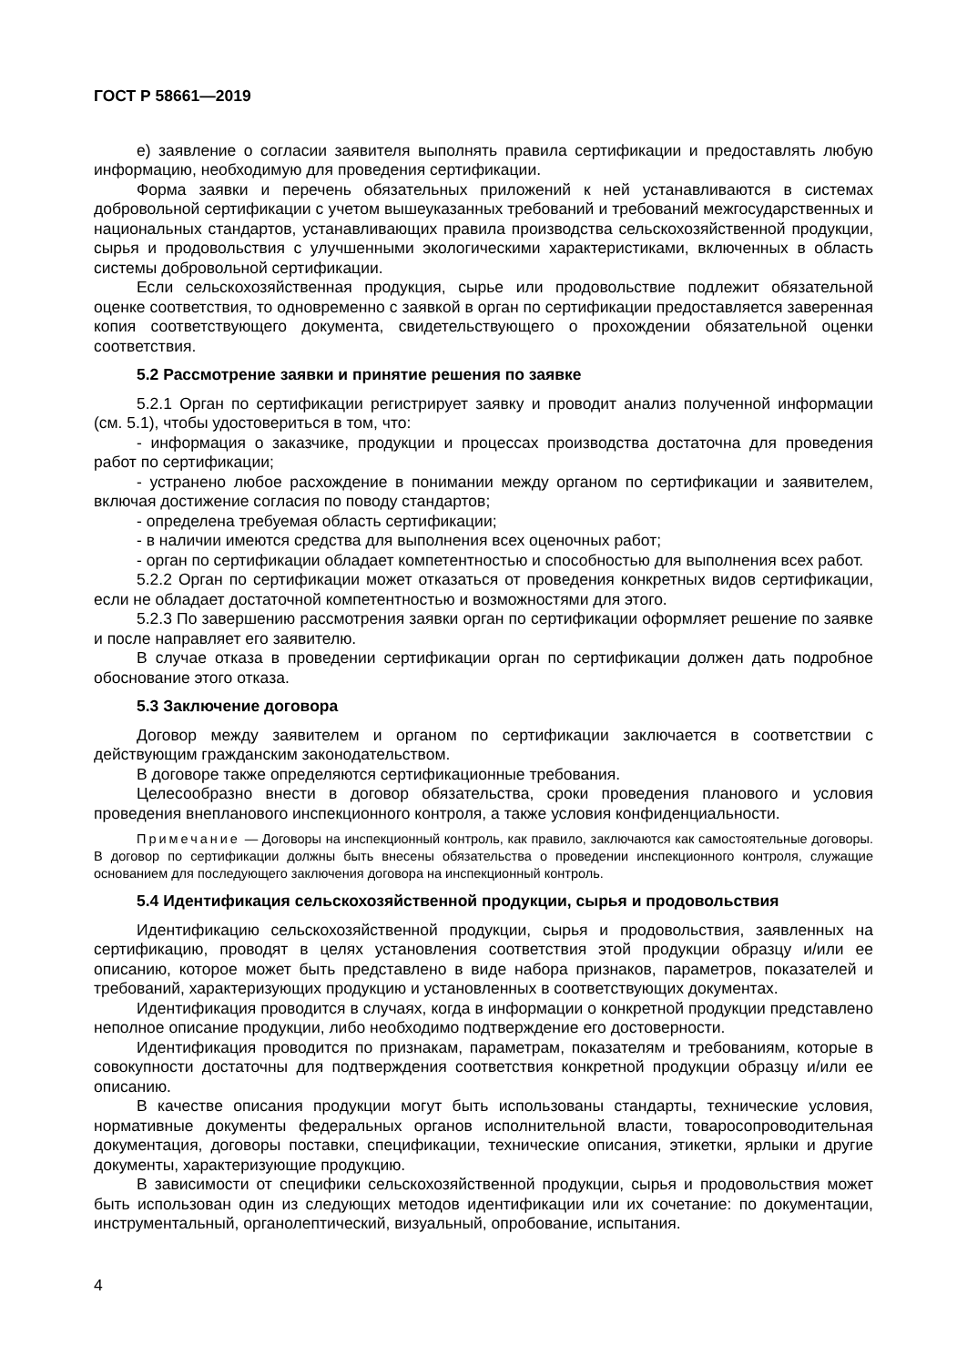ГОСТ Р 58661—2019
е) заявление о согласии заявителя выполнять правила сертификации и предоставлять любую информацию, необходимую для проведения сертификации.
Форма заявки и перечень обязательных приложений к ней устанавливаются в системах добровольной сертификации с учетом вышеуказанных требований и требований межгосударственных и национальных стандартов, устанавливающих правила производства сельскохозяйственной продукции, сырья и продовольствия с улучшенными экологическими характеристиками, включенных в область системы добровольной сертификации.
Если сельскохозяйственная продукция, сырье или продовольствие подлежит обязательной оценке соответствия, то одновременно с заявкой в орган по сертификации предоставляется заверенная копия соответствующего документа, свидетельствующего о прохождении обязательной оценки соответствия.
5.2 Рассмотрение заявки и принятие решения по заявке
5.2.1 Орган по сертификации регистрирует заявку и проводит анализ полученной информации (см. 5.1), чтобы удостовериться в том, что:
- информация о заказчике, продукции и процессах производства достаточна для проведения работ по сертификации;
- устранено любое расхождение в понимании между органом по сертификации и заявителем, включая достижение согласия по поводу стандартов;
- определена требуемая область сертификации;
- в наличии имеются средства для выполнения всех оценочных работ;
- орган по сертификации обладает компетентностью и способностью для выполнения всех работ.
5.2.2 Орган по сертификации может отказаться от проведения конкретных видов сертификации, если не обладает достаточной компетентностью и возможностями для этого.
5.2.3 По завершению рассмотрения заявки орган по сертификации оформляет решение по заявке и после направляет его заявителю.
В случае отказа в проведении сертификации орган по сертификации должен дать подробное обоснование этого отказа.
5.3 Заключение договора
Договор между заявителем и органом по сертификации заключается в соответствии с действующим гражданским законодательством.
В договоре также определяются сертификационные требования.
Целесообразно внести в договор обязательства, сроки проведения планового и условия проведения внепланового инспекционного контроля, а также условия конфиденциальности.
Примечание — Договоры на инспекционный контроль, как правило, заключаются как самостоятельные договоры. В договор по сертификации должны быть внесены обязательства о проведении инспекционного контроля, служащие основанием для последующего заключения договора на инспекционный контроль.
5.4 Идентификация сельскохозяйственной продукции, сырья и продовольствия
Идентификацию сельскохозяйственной продукции, сырья и продовольствия, заявленных на сертификацию, проводят в целях установления соответствия этой продукции образцу и/или ее описанию, которое может быть представлено в виде набора признаков, параметров, показателей и требований, характеризующих продукцию и установленных в соответствующих документах.
Идентификация проводится в случаях, когда в информации о конкретной продукции представлено неполное описание продукции, либо необходимо подтверждение его достоверности.
Идентификация проводится по признакам, параметрам, показателям и требованиям, которые в совокупности достаточны для подтверждения соответствия конкретной продукции образцу и/или ее описанию.
В качестве описания продукции могут быть использованы стандарты, технические условия, нормативные документы федеральных органов исполнительной власти, товаросопроводительная документация, договоры поставки, спецификации, технические описания, этикетки, ярлыки и другие документы, характеризующие продукцию.
В зависимости от специфики сельскохозяйственной продукции, сырья и продовольствия может быть использован один из следующих методов идентификации или их сочетание: по документации, инструментальный, органолептический, визуальный, опробование, испытания.
4